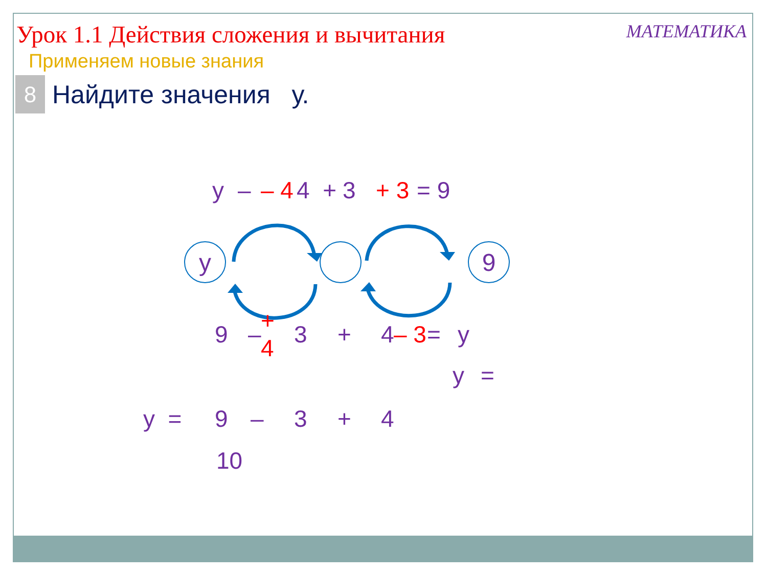Урок 1.1 Действия сложения и вычитания
МАТЕМАТИКА
Применяем новые знания
8
Найдите значения у.
у – – 4 4 + 3 + 3 = 9
у 9
9 – + 4 3 + 4 – 3 = у
у =
у = 9 – 3 + 4
10